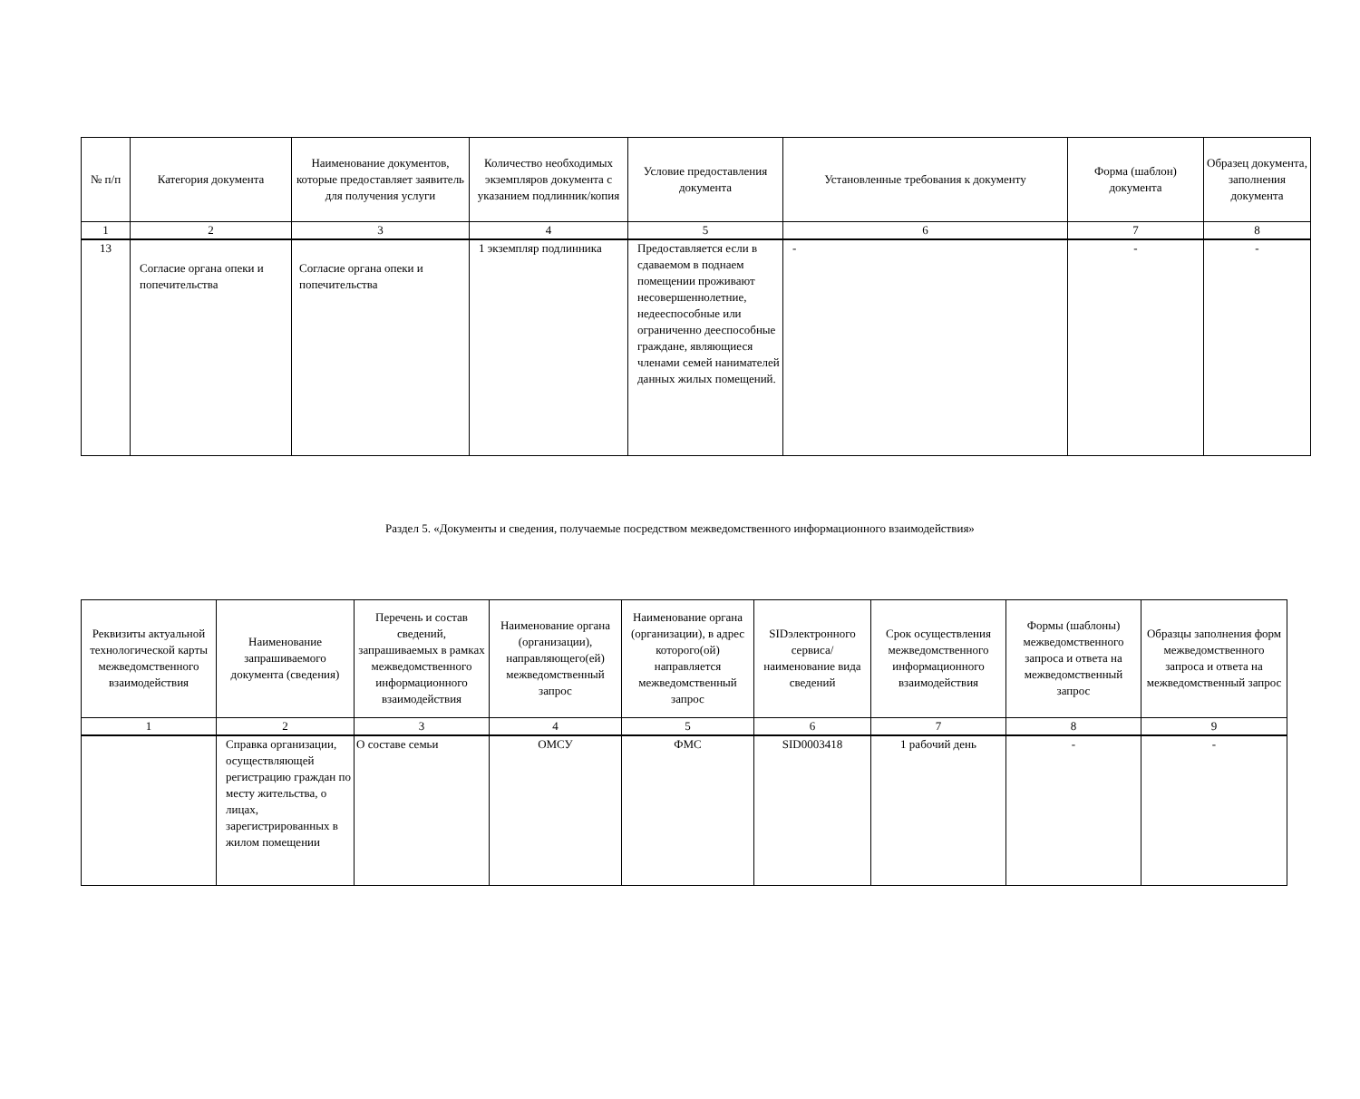| № п/п | Категория документа | Наименование документов, которые предоставляет заявитель для получения услуги | Количество необходимых экземпляров документа с указанием подлинник/копия | Условие предоставления документа | Установленные требования к документу | Форма (шаблон) документа | Образец документа, заполнения документа |
| --- | --- | --- | --- | --- | --- | --- | --- |
| 1 | 2 | 3 | 4 | 5 | 6 | 7 | 8 |
| 13 | Согласие органа опеки и попечительства | Согласие органа опеки и попечительства | 1 экземпляр подлинника | Предоставляется если в сдаваемом в поднаем помещении проживают несовершеннолетние, недееспособные или ограниченно дееспособные граждане, являющиеся членами семей нанимателей данных жилых помещений. | - | - | - |
Раздел 5. «Документы и сведения, получаемые посредством межведомственного информационного взаимодействия»
| Реквизиты актуальной технологической карты межведомственного взаимодействия | Наименование запрашиваемого документа (сведения) | Перечень и состав сведений, запрашиваемых в рамках межведомственного информационного взаимодействия | Наименование органа (организации), направляющего(ей) межведомственный запрос | Наименование органа (организации), в адрес которого(ой) направляется межведомственный запрос | SIDэлектронного сервиса/ наименование вида сведений | Срок осуществления межведомственного информационного взаимодействия | Формы (шаблоны) межведомственного запроса и ответа на межведомственный запрос | Образцы заполнения форм межведомственного запроса и ответа на межведомственный запрос |
| --- | --- | --- | --- | --- | --- | --- | --- | --- |
| 1 | 2 | 3 | 4 | 5 | 6 | 7 | 8 | 9 |
| | Справка организации, осуществляющей регистрацию граждан по месту жительства, о лицах, зарегистрированных в жилом помещении | О составе семьи | ОМСУ | ФМС | SID0003418 | 1 рабочий день | - | - |